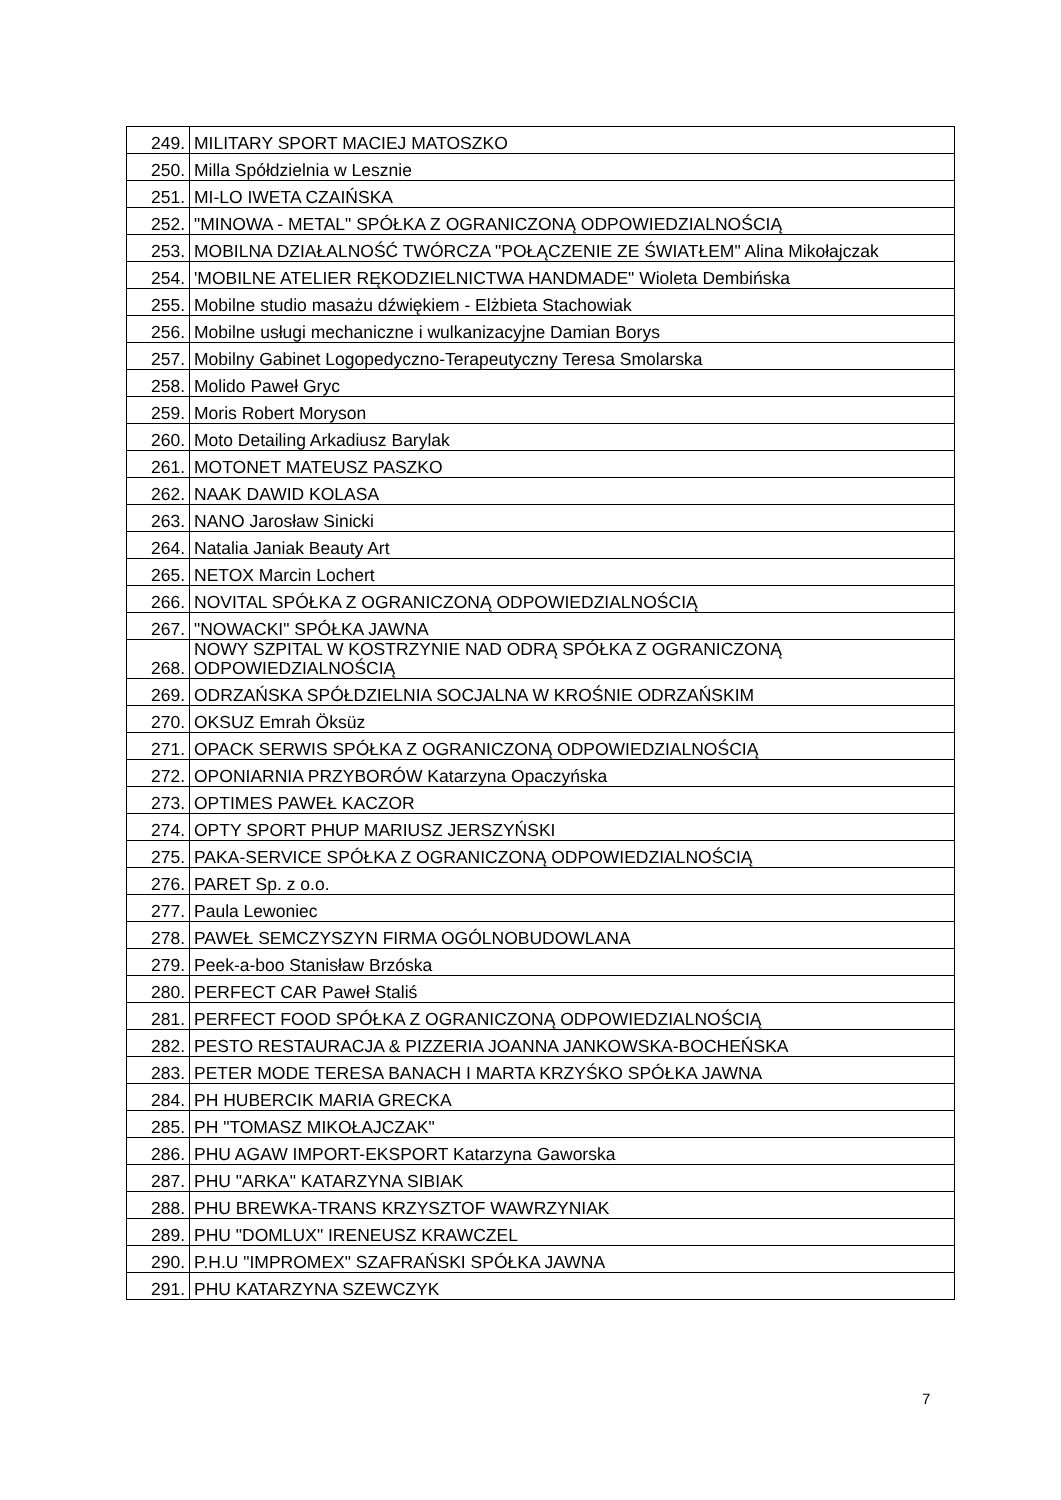| 249. | MILITARY SPORT MACIEJ MATOSZKO |
| 250. | Milla Spółdzielnia w Lesznie |
| 251. | MI-LO IWETA CZAIŃSKA |
| 252. | "MINOWA - METAL" SPÓŁKA Z OGRANICZONĄ ODPOWIEDZIALNOŚCIĄ |
| 253. | MOBILNA DZIAŁALNOŚĆ TWÓRCZA "POŁĄCZENIE ZE ŚWIATŁEM" Alina Mikołajczak |
| 254. | 'MOBILNE ATELIER RĘKODZIELNICTWA HANDMADE" Wioleta Dembińska |
| 255. | Mobilne studio masażu dźwiękiem - Elżbieta Stachowiak |
| 256. | Mobilne usługi mechaniczne i wulkanizacyjne Damian Borys |
| 257. | Mobilny Gabinet Logopedyczno-Terapeutyczny Teresa Smolarska |
| 258. | Molido Paweł Gryc |
| 259. | Moris Robert Moryson |
| 260. | Moto Detailing Arkadiusz Barylak |
| 261. | MOTONET MATEUSZ PASZKO |
| 262. | NAAK DAWID KOLASA |
| 263. | NANO Jarosław Sinicki |
| 264. | Natalia Janiak Beauty Art |
| 265. | NETOX Marcin Lochert |
| 266. | NOVITAL SPÓŁKA Z OGRANICZONĄ ODPOWIEDZIALNOŚCIĄ |
| 267. | "NOWACKI" SPÓŁKA JAWNA |
| 268. | NOWY SZPITAL W KOSTRZYNIE NAD ODRĄ SPÓŁKA Z OGRANICZONĄ ODPOWIEDZIALNOŚCIĄ |
| 269. | ODRZAŃSKA SPÓŁDZIELNIA SOCJALNA W KROŚNIE ODRZAŃSKIM |
| 270. | OKSUZ Emrah Öksüz |
| 271. | OPACK SERWIS SPÓŁKA Z OGRANICZONĄ ODPOWIEDZIALNOŚCIĄ |
| 272. | OPONIARNIA PRZYBORÓW Katarzyna Opaczyńska |
| 273. | OPTIMES PAWEŁ KACZOR |
| 274. | OPTY SPORT PHUP MARIUSZ JERSZYŃSKI |
| 275. | PAKA-SERVICE SPÓŁKA Z OGRANICZONĄ ODPOWIEDZIALNOŚCIĄ |
| 276. | PARET Sp. z o.o. |
| 277. | Paula Lewoniec |
| 278. | PAWEŁ SEMCZYSZYN FIRMA OGÓLNOBUDOWLANA |
| 279. | Peek-a-boo Stanisław Brzóska |
| 280. | PERFECT CAR Paweł Staliś |
| 281. | PERFECT FOOD SPÓŁKA Z OGRANICZONĄ ODPOWIEDZIALNOŚCIĄ |
| 282. | PESTO RESTAURACJA & PIZZERIA JOANNA JANKOWSKA-BOCHEŃSKA |
| 283. | PETER MODE TERESA BANACH I MARTA KRZYŚKO SPÓŁKA JAWNA |
| 284. | PH HUBERCIK MARIA GRECKA |
| 285. | PH "TOMASZ MIKOŁAJCZAK" |
| 286. | PHU AGAW IMPORT-EKSPORT Katarzyna Gaworska |
| 287. | PHU "ARKA" KATARZYNA SIBIAK |
| 288. | PHU BREWKA-TRANS KRZYSZTOF WAWRZYNIAK |
| 289. | PHU "DOMLUX" IRENEUSZ KRAWCZEL |
| 290. | P.H.U "IMPROMEX" SZAFRAŃSKI SPÓŁKA JAWNA |
| 291. | PHU KATARZYNA SZEWCZYK |
7